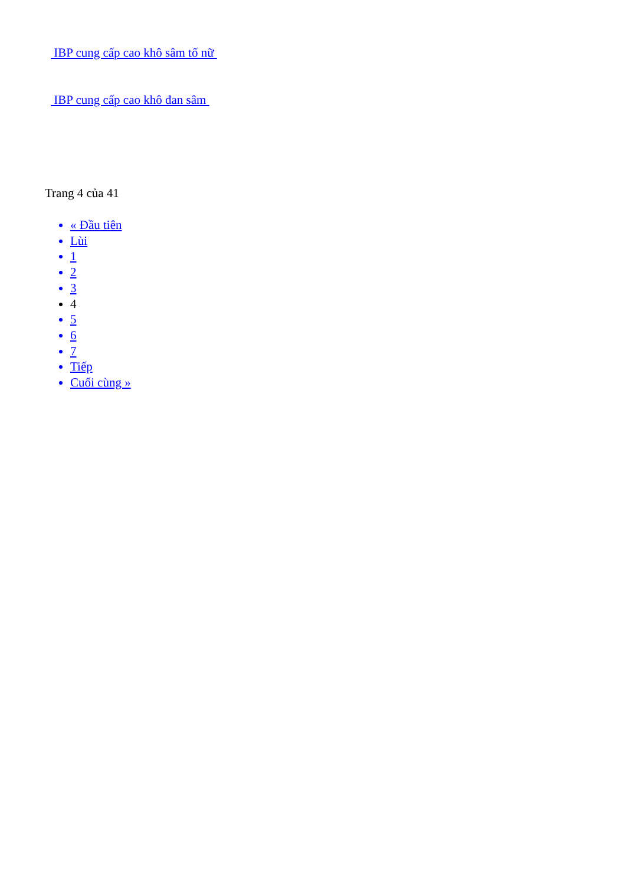IBP cung cấp cao khô sâm tố nữ
IBP cung cấp cao khô đan sâm
Trang 4 của 41
« Đầu tiên
Lùi
1
2
3
4
5
6
7
Tiếp
Cuối cùng »